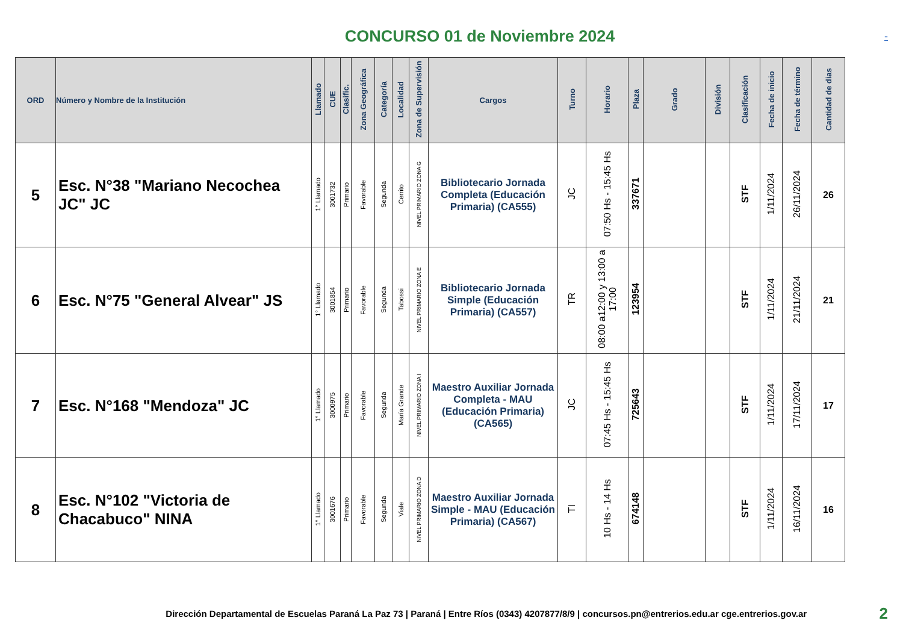CONCURSO 01 de Noviembre 2024
-
| ORD | Número y Nombre de la Institución | Llamado | CUE | Clasific. | Zona Geográfica | Categoría | Localidad | Zona de Supervisión | Cargos | Turno | Horario | Plaza | Grado | División | Clasificación | Fecha de inicio | Fecha de término | Cantidad de dias |
| --- | --- | --- | --- | --- | --- | --- | --- | --- | --- | --- | --- | --- | --- | --- | --- | --- | --- | --- |
| 5 | Esc. N°38 "Mariano Necochea JC" JC | 1° Llamado | 3001732 | Primario | Favorable | Segunda | Cerrito | NIVEL PRIMARIO ZONA G | Bibliotecario Jornada Completa (Educación Primaria) (CA555) | JC | 07:50 Hs - 15:45 Hs | 337671 | | | STF | 1/11/2024 | 26/11/2024 | 26 |
| 6 | Esc. N°75 "General Alvear" JS | 1° Llamado | 3001854 | Primario | Favorable | Segunda | Tabossi | NIVEL PRIMARIO ZONA E | Bibliotecario Jornada Simple (Educación Primaria) (CA557) | TR | 08:00 a12:00 y 13:00 a 17:00 | 123954 | | | STF | 1/11/2024 | 21/11/2024 | 21 |
| 7 | Esc. N°168 "Mendoza" JC | 1° Llamado | 3000975 | Primario | Favorable | Segunda | María Grande | NIVEL PRIMARIO ZONA I | Maestro Auxiliar Jornada Completa - MAU (Educación Primaria) (CA565) | JC | 07:45 Hs - 15:45 Hs | 725643 | | | STF | 1/11/2024 | 17/11/2024 | 17 |
| 8 | Esc. N°102 "Victoria de Chacabuco" NINA | 1° Llamado | 3001676 | Primario | Favorable | Segunda | Viale | NIVEL PRIMARIO ZONA D | Maestro Auxiliar Jornada Simple - MAU (Educación Primaria) (CA567) | TI | 10 Hs - 14 Hs | 674148 | | | STF | 1/11/2024 | 16/11/2024 | 16 |
Dirección Departamental de Escuelas Paraná La Paz 73 | Paraná | Entre Ríos (0343) 4207877/8/9 | concursos.pn@entrerios.edu.ar cge.entrerios.gov.ar
2